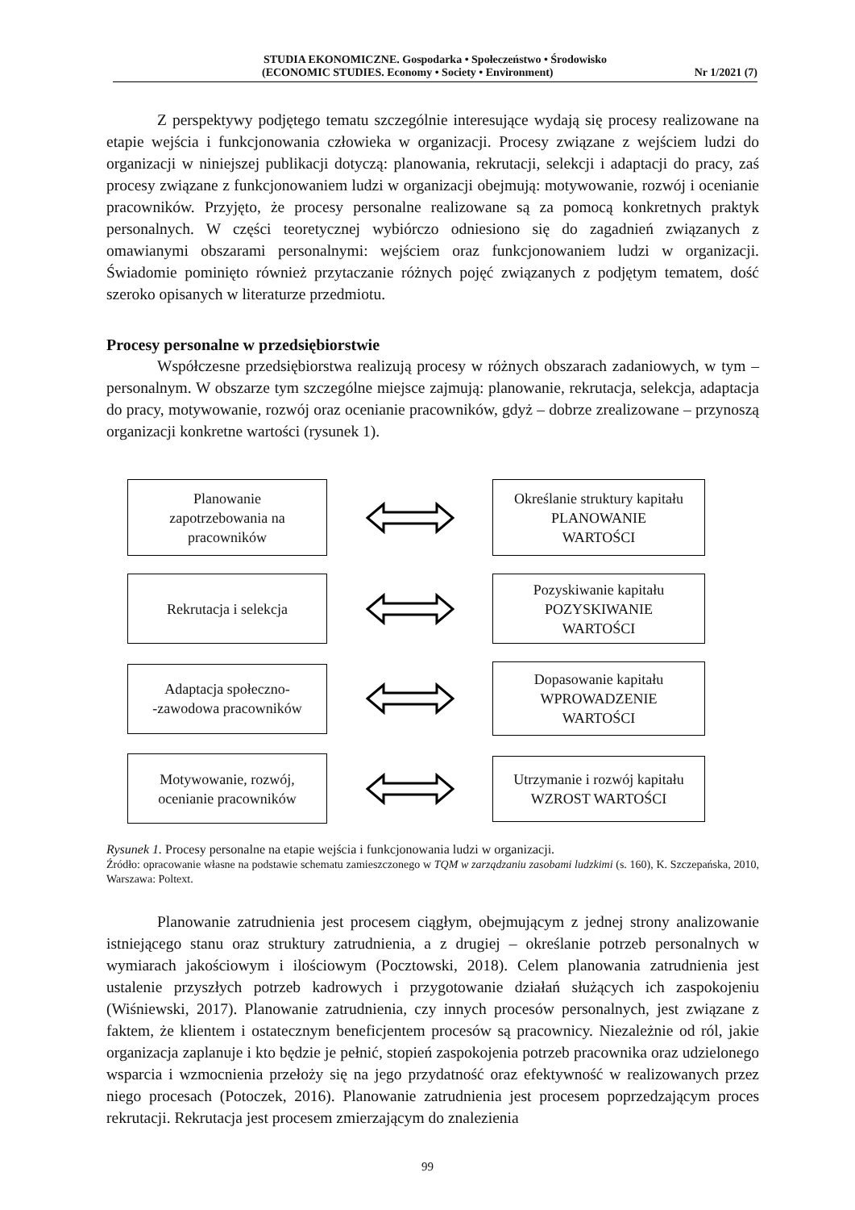STUDIA EKONOMICZNE. Gospodarka • Społeczeństwo • Środowisko
(ECONOMIC STUDIES. Economy • Society • Environment) Nr 1/2021 (7)
Z perspektywy podjętego tematu szczególnie interesujące wydają się procesy realizowane na etapie wejścia i funkcjonowania człowieka w organizacji. Procesy związane z wejściem ludzi do organizacji w niniejszej publikacji dotyczą: planowania, rekrutacji, selekcji i adaptacji do pracy, zaś procesy związane z funkcjonowaniem ludzi w organizacji obejmują: motywowanie, rozwój i ocenianie pracowników. Przyjęto, że procesy personalne realizowane są za pomocą konkretnych praktyk personalnych. W części teoretycznej wybiórczo odniesiono się do zagadnień związanych z omawianymi obszarami personalnymi: wejściem oraz funkcjonowaniem ludzi w organizacji. Świadomie pominięto również przytaczanie różnych pojęć związanych z podjętym tematem, dość szeroko opisanych w literaturze przedmiotu.
Procesy personalne w przedsiębiorstwie
Współczesne przedsiębiorstwa realizują procesy w różnych obszarach zadaniowych, w tym – personalnym. W obszarze tym szczególne miejsce zajmują: planowanie, rekrutacja, selekcja, adaptacja do pracy, motywowanie, rozwój oraz ocenianie pracowników, gdyż – dobrze zrealizowane – przynoszą organizacji konkretne wartości (rysunek 1).
Planowanie
zapotrzebowania na
pracowników
Określanie struktury kapitału
PLANOWANIE
WARTOŚCI
Rekrutacja i selekcja
Pozyskiwanie kapitału
POZYSKIWANIE
WARTOŚCI
Adaptacja społeczno-
-zawodowa pracowników
Dopasowanie kapitału
WPROWADZENIE
WARTOŚCI
Motywowanie, rozwój,
ocenianie pracowników
Utrzymanie i rozwój kapitału
WZROST WARTOŚCI
Rysunek 1. Procesy personalne na etapie wejścia i funkcjonowania ludzi w organizacji.
Źródło: opracowanie własne na podstawie schematu zamieszczonego w TQM w zarządzaniu zasobami ludzkimi (s. 160), K. Szczepańska, 2010, Warszawa: Poltext.
Planowanie zatrudnienia jest procesem ciągłym, obejmującym z jednej strony analizowanie istniejącego stanu oraz struktury zatrudnienia, a z drugiej – określanie potrzeb personalnych w wymiarach jakościowym i ilościowym (Pocztowski, 2018). Celem planowania zatrudnienia jest ustalenie przyszłych potrzeb kadrowych i przygotowanie działań służących ich zaspokojeniu (Wiśniewski, 2017). Planowanie zatrudnienia, czy innych procesów personalnych, jest związane z faktem, że klientem i ostatecznym beneficjentem procesów są pracownicy. Niezależnie od ról, jakie organizacja zaplanuje i kto będzie je pełnić, stopień zaspokojenia potrzeb pracownika oraz udzielonego wsparcia i wzmocnienia przełoży się na jego przydatność oraz efektywność w realizowanych przez niego procesach (Potoczek, 2016). Planowanie zatrudnienia jest procesem poprzedzającym proces rekrutacji. Rekrutacja jest procesem zmierzającym do znalezienia
99